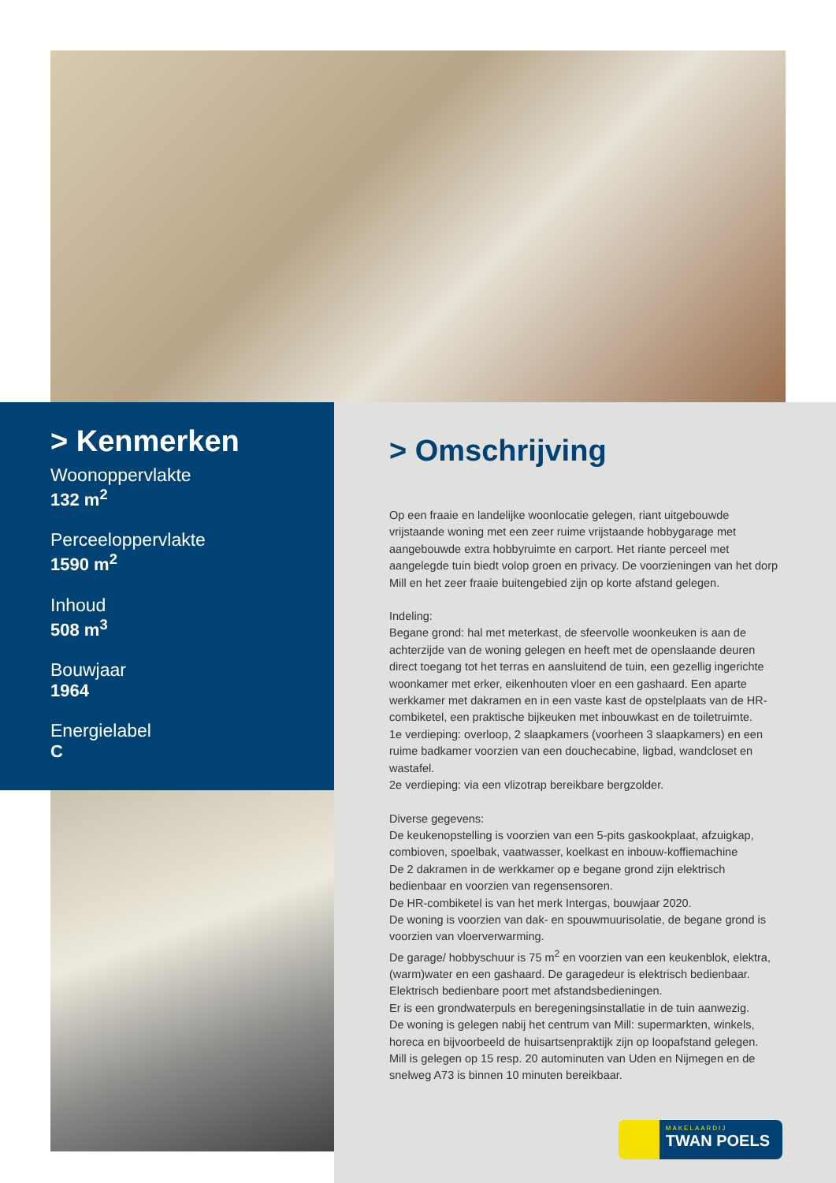> Kenmerken
Woonoppervlakte
132 m<sup>2</sup>
Perceeloppervlakte
1590 m<sup>2</sup>
Inhoud
508 m<sup>3</sup>
Bouwjaar
1964
Energielabel
C
> Omschrijving
Op een fraaie en landelijke woonlocatie gelegen, riant uitgebouwde vrijstaande woning met een zeer ruime vrijstaande hobbygarage met aangebouwde extra hobbyruimte en carport. Het riante perceel met aangelegde tuin biedt volop groen en privacy. De voorzieningen van het dorp Mill en het zeer fraaie buitengebied zijn op korte afstand gelegen.
Indeling:
Begane grond: hal met meterkast, de sfeervolle woonkeuken is aan de achterzijde van de woning gelegen en heeft met de openslaande deuren direct toegang tot het terras en aansluitend de tuin, een gezellig ingerichte woonkamer met erker, eikenhouten vloer en een gashaard. Een aparte werkkamer met dakramen en in een vaste kast de opstelplaats van de HR-combiketel, een praktische bijkeuken met inbouwkast en de toiletruimte.
1e verdieping: overloop, 2 slaapkamers (voorheen 3 slaapkamers) en een ruime badkamer voorzien van een douchecabine, ligbad, wandcloset en wastafel.
2e verdieping: via een vlizotrap bereikbare bergzolder.
Diverse gegevens:
De keukenopstelling is voorzien van een 5-pits gaskookplaat, afzuigkap, combioven, spoelbak, vaatwasser, koelkast en inbouw-koffiemachine
De 2 dakramen in de werkkamer op e begane grond zijn elektrisch bedienbaar en voorzien van regensensoren.
De HR-combiketel is van het merk Intergas, bouwjaar 2020.
De woning is voorzien van dak- en spouwmuurisolatie, de begane grond is voorzien van vloerverwarming.
De garage/ hobbyschuur is 75 m<sup>2</sup> en voorzien van een keukenblok, elektra, (warm)water en een gashaard. De garagedeur is elektrisch bedienbaar.
Elektrisch bedienbare poort met afstandsbedieningen.
Er is een grondwaterpuls en beregeningsinstallatie in de tuin aanwezig.
De woning is gelegen nabij het centrum van Mill: supermarkten, winkels, horeca en bijvoorbeeld de huisartsenpraktijk zijn op loopafstand gelegen.
Mill is gelegen op 15 resp. 20 autominuten van Uden en Nijmegen en de snelweg A73 is binnen 10 minuten bereikbaar.
MAKELAARDIJ
TWAN POELS